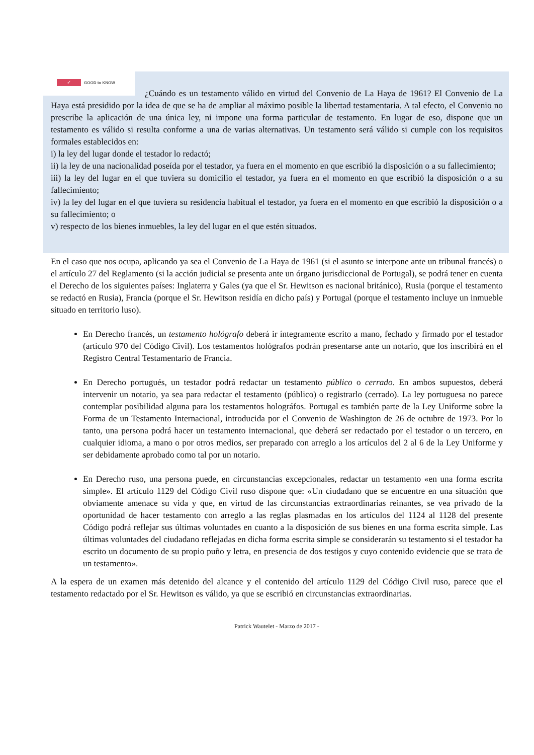✓ GOOD to KNOW
¿Cuándo es un testamento válido en virtud del Convenio de La Haya de 1961? El Convenio de La Haya está presidido por la idea de que se ha de ampliar al máximo posible la libertad testamentaria. A tal efecto, el Convenio no prescribe la aplicación de una única ley, ni impone una forma particular de testamento. En lugar de eso, dispone que un testamento es válido si resulta conforme a una de varias alternativas. Un testamento será válido si cumple con los requisitos formales establecidos en:
i) la ley del lugar donde el testador lo redactó;
ii) la ley de una nacionalidad poseída por el testador, ya fuera en el momento en que escribió la disposición o a su fallecimiento;
iii) la ley del lugar en el que tuviera su domicilio el testador, ya fuera en el momento en que escribió la disposición o a su fallecimiento;
iv) la ley del lugar en el que tuviera su residencia habitual el testador, ya fuera en el momento en que escribió la disposición o a su fallecimiento; o
v) respecto de los bienes inmuebles, la ley del lugar en el que estén situados.
En el caso que nos ocupa, aplicando ya sea el Convenio de La Haya de 1961 (si el asunto se interpone ante un tribunal francés) o el artículo 27 del Reglamento (si la acción judicial se presenta ante un órgano jurisdiccional de Portugal), se podrá tener en cuenta el Derecho de los siguientes países: Inglaterra y Gales (ya que el Sr. Hewitson es nacional británico), Rusia (porque el testamento se redactó en Rusia), Francia (porque el Sr. Hewitson residía en dicho país) y Portugal (porque el testamento incluye un inmueble situado en territorio luso).
En Derecho francés, un testamento hológrafo deberá ir íntegramente escrito a mano, fechado y firmado por el testador (artículo 970 del Código Civil). Los testamentos hológrafos podrán presentarse ante un notario, que los inscribirá en el Registro Central Testamentario de Francia.
En Derecho portugués, un testador podrá redactar un testamento público o cerrado. En ambos supuestos, deberá intervenir un notario, ya sea para redactar el testamento (público) o registrarlo (cerrado). La ley portuguesa no parece contemplar posibilidad alguna para los testamentos holográfos. Portugal es también parte de la Ley Uniforme sobre la Forma de un Testamento Internacional, introducida por el Convenio de Washington de 26 de octubre de 1973. Por lo tanto, una persona podrá hacer un testamento internacional, que deberá ser redactado por el testador o un tercero, en cualquier idioma, a mano o por otros medios, ser preparado con arreglo a los artículos del 2 al 6 de la Ley Uniforme y ser debidamente aprobado como tal por un notario.
En Derecho ruso, una persona puede, en circunstancias excepcionales, redactar un testamento «en una forma escrita simple». El artículo 1129 del Código Civil ruso dispone que: «Un ciudadano que se encuentre en una situación que obviamente amenace su vida y que, en virtud de las circunstancias extraordinarias reinantes, se vea privado de la oportunidad de hacer testamento con arreglo a las reglas plasmadas en los artículos del 1124 al 1128 del presente Código podrá reflejar sus últimas voluntades en cuanto a la disposición de sus bienes en una forma escrita simple. Las últimas voluntades del ciudadano reflejadas en dicha forma escrita simple se considerarán su testamento si el testador ha escrito un documento de su propio puño y letra, en presencia de dos testigos y cuyo contenido evidencie que se trata de un testamento».
A la espera de un examen más detenido del alcance y el contenido del artículo 1129 del Código Civil ruso, parece que el testamento redactado por el Sr. Hewitson es válido, ya que se escribió en circunstancias extraordinarias.
Patrick Wautelet - Marzo de 2017 -